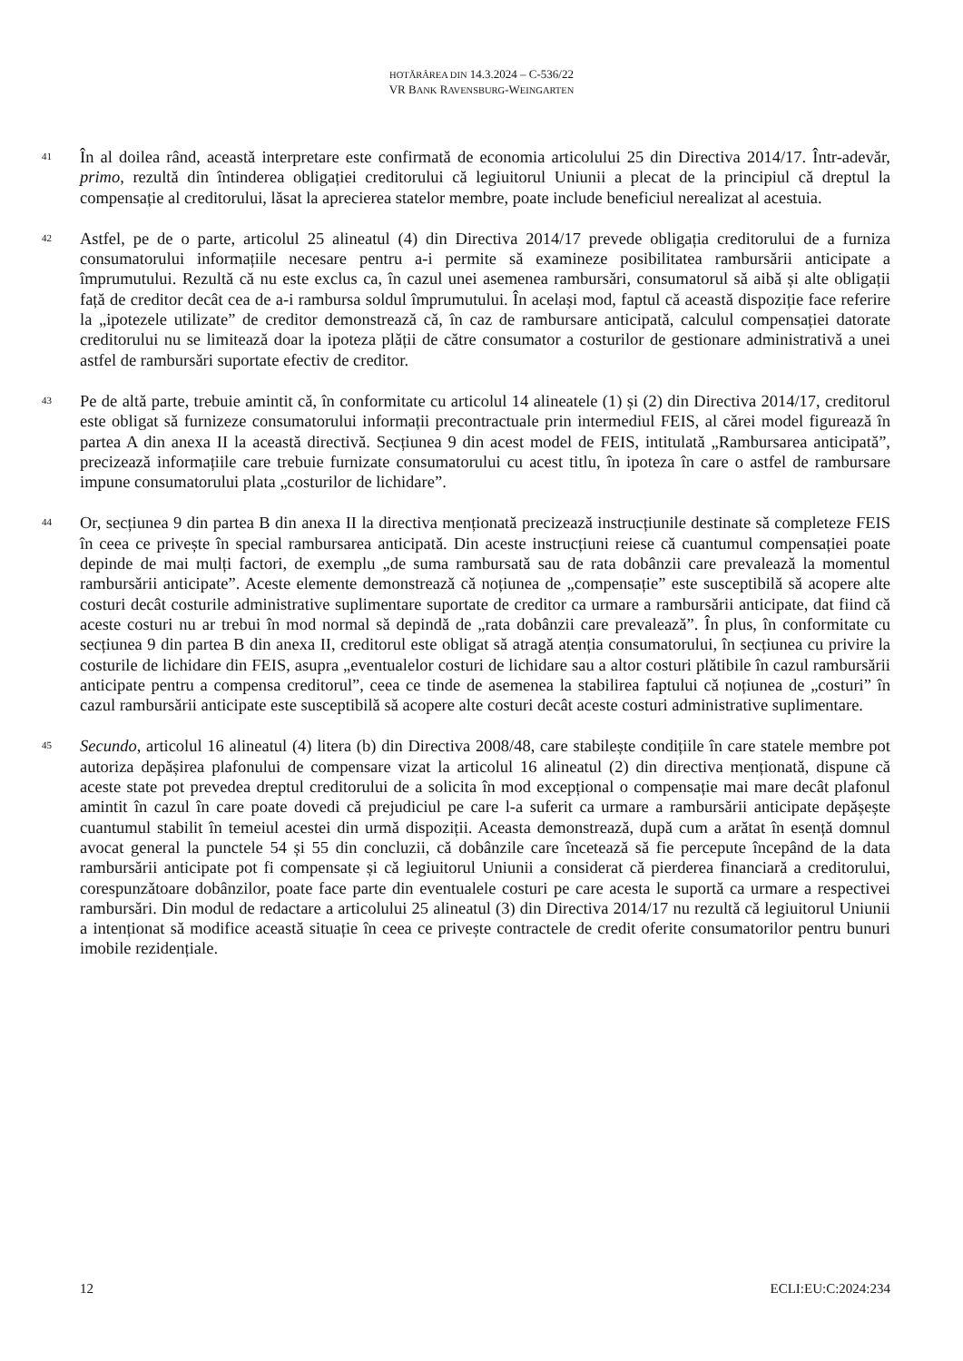HOTĂRÂREA DIN 14.3.2024 – C-536/22
VR BANK RAVENSBURG-WEINGARTEN
41
În al doilea rând, această interpretare este confirmată de economia articolului 25 din Directiva 2014/17. Într-adevăr, primo, rezultă din întinderea obligației creditorului că legiuitorul Uniunii a plecat de la principiul că dreptul la compensație al creditorului, lăsat la aprecierea statelor membre, poate include beneficiul nerealizat al acestuia.
42
Astfel, pe de o parte, articolul 25 alineatul (4) din Directiva 2014/17 prevede obligația creditorului de a furniza consumatorului informațiile necesare pentru a-i permite să examineze posibilitatea rambursării anticipate a împrumutului. Rezultă că nu este exclus ca, în cazul unei asemenea rambursări, consumatorul să aibă și alte obligații față de creditor decât cea de a-i rambursa soldul împrumutului. În același mod, faptul că această dispoziție face referire la „ipotezele utilizate” de creditor demonstrează că, în caz de rambursare anticipată, calculul compensației datorate creditorului nu se limitează doar la ipoteza plății de către consumator a costurilor de gestionare administrativă a unei astfel de rambursări suportate efectiv de creditor.
43
Pe de altă parte, trebuie amintit că, în conformitate cu articolul 14 alineatele (1) și (2) din Directiva 2014/17, creditorul este obligat să furnizeze consumatorului informații precontractuale prin intermediul FEIS, al cărei model figurează în partea A din anexa II la această directivă. Secțiunea 9 din acest model de FEIS, intitulată „Rambursarea anticipată”, precizează informațiile care trebuie furnizate consumatorului cu acest titlu, în ipoteza în care o astfel de rambursare impune consumatorului plata „costurilor de lichidare”.
44
Or, secțiunea 9 din partea B din anexa II la directiva menționată precizează instrucțiunile destinate să completeze FEIS în ceea ce privește în special rambursarea anticipată. Din aceste instrucțiuni reiese că cuantumul compensației poate depinde de mai mulți factori, de exemplu „de suma rambursată sau de rata dobânzii care prevalează la momentul rambursării anticipate”. Aceste elemente demonstrează că noțiunea de „compensație” este susceptibilă să acopere alte costuri decât costurile administrative suplimentare suportate de creditor ca urmare a rambursării anticipate, dat fiind că aceste costuri nu ar trebui în mod normal să depindă de „rata dobânzii care prevalează”. În plus, în conformitate cu secțiunea 9 din partea B din anexa II, creditorul este obligat să atragă atenția consumatorului, în secțiunea cu privire la costurile de lichidare din FEIS, asupra „eventualelor costuri de lichidare sau a altor costuri plătibile în cazul rambursării anticipate pentru a compensa creditorul”, ceea ce tinde de asemenea la stabilirea faptului că noțiunea de „costuri” în cazul rambursării anticipate este susceptibilă să acopere alte costuri decât aceste costuri administrative suplimentare.
45
Secundo, articolul 16 alineatul (4) litera (b) din Directiva 2008/48, care stabilește condițiile în care statele membre pot autoriza depășirea plafonului de compensare vizat la articolul 16 alineatul (2) din directiva menționată, dispune că aceste state pot prevedea dreptul creditorului de a solicita în mod excepțional o compensație mai mare decât plafonul amintit în cazul în care poate dovedi că prejudiciul pe care l-a suferit ca urmare a rambursării anticipate depășește cuantumul stabilit în temeiul acestei din urmă dispoziții. Aceasta demonstrează, după cum a arătat în esență domnul avocat general la punctele 54 și 55 din concluzii, că dobânzile care încetează să fie percepute începând de la data rambursării anticipate pot fi compensate și că legiuitorul Uniunii a considerat că pierderea financiară a creditorului, corespunzătoare dobânzilor, poate face parte din eventualele costuri pe care acesta le suportă ca urmare a respectivei rambursări. Din modul de redactare a articolului 25 alineatul (3) din Directiva 2014/17 nu rezultă că legiuitorul Uniunii a intenționat să modifice această situație în ceea ce privește contractele de credit oferite consumatorilor pentru bunuri imobile rezidențiale.
12 ECLI:EU:C:2024:234